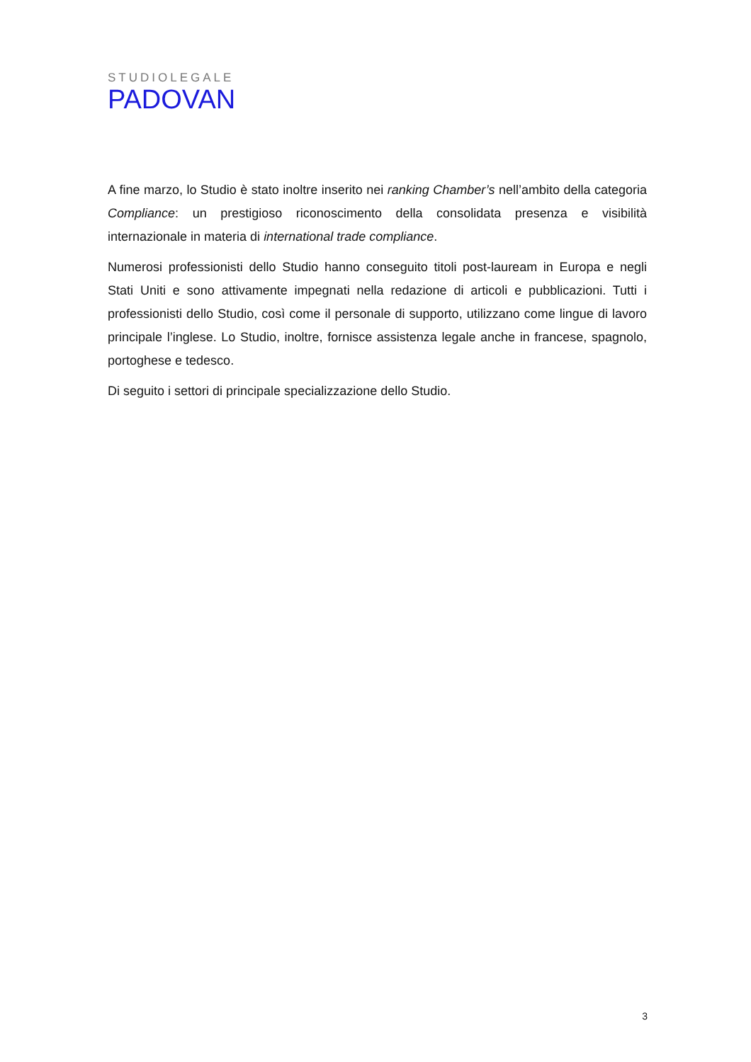STUDIOLEGALE
PADOVAN
A fine marzo, lo Studio è stato inoltre inserito nei ranking Chamber’s nell’ambito della categoria Compliance: un prestigioso riconoscimento della consolidata presenza e visibilità internazionale in materia di international trade compliance.
Numerosi professionisti dello Studio hanno conseguito titoli post-lauream in Europa e negli Stati Uniti e sono attivamente impegnati nella redazione di articoli e pubblicazioni. Tutti i professionisti dello Studio, così come il personale di supporto, utilizzano come lingue di lavoro principale l’inglese. Lo Studio, inoltre, fornisce assistenza legale anche in francese, spagnolo, portoghese e tedesco.
Di seguito i settori di principale specializzazione dello Studio.
3